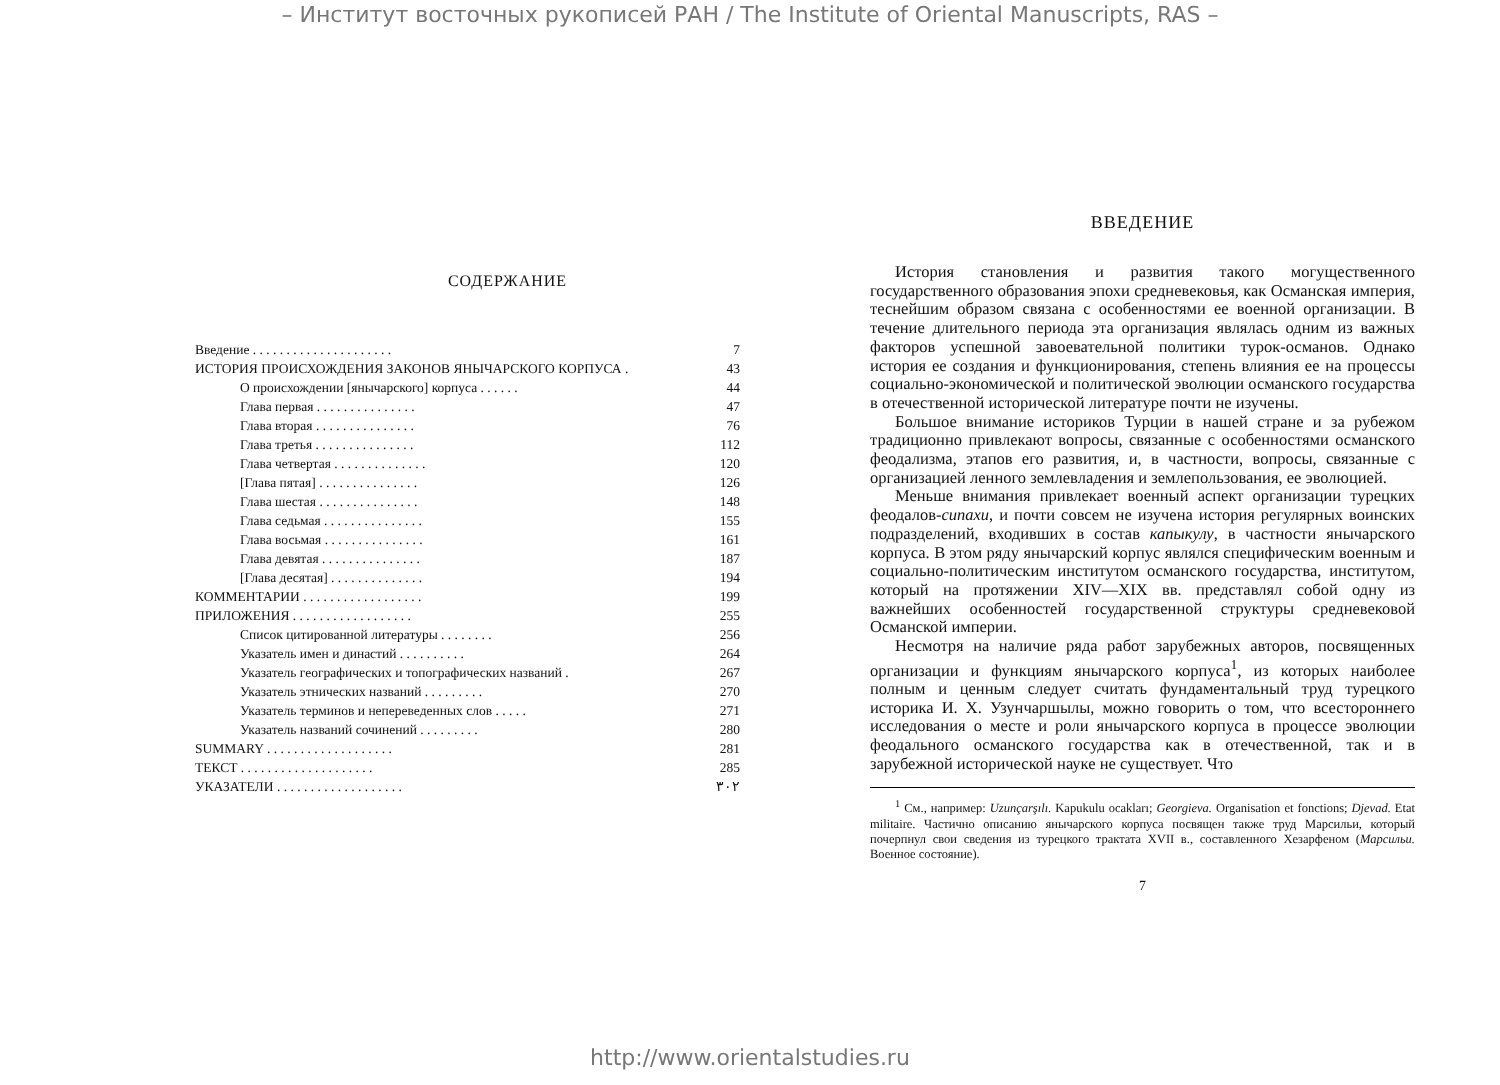– Институт восточных рукописей РАН / The Institute of Oriental Manuscripts, RAS –
СОДЕРЖАНИЕ
| Введение . . . . . . . . . . . . . . . . . . . . . | 7 |
| ИСТОРИЯ ПРОИСХОЖДЕНИЯ ЗАКОНОВ ЯНЫЧАРСКОГО КОРПУСА . | 43 |
| О происхождении [янычарского] корпуса . . . . . . | 44 |
| Глава первая . . . . . . . . . . . . . . . | 47 |
| Глава вторая . . . . . . . . . . . . . . . | 76 |
| Глава третья . . . . . . . . . . . . . . . | 112 |
| Глава четвертая . . . . . . . . . . . . . . | 120 |
| [Глава пятая] . . . . . . . . . . . . . . . | 126 |
| Глава шестая . . . . . . . . . . . . . . . | 148 |
| Глава седьмая . . . . . . . . . . . . . . . | 155 |
| Глава восьмая . . . . . . . . . . . . . . . | 161 |
| Глава девятая . . . . . . . . . . . . . . . | 187 |
| [Глава десятая] . . . . . . . . . . . . . . | 194 |
| КОММЕНТАРИИ . . . . . . . . . . . . . . . . . . | 199 |
| ПРИЛОЖЕНИЯ . . . . . . . . . . . . . . . . . . | 255 |
| Список цитированной литературы . . . . . . . . | 256 |
| Указатель имен и династий . . . . . . . . . . | 264 |
| Указатель географических и топографических названий . | 267 |
| Указатель этнических названий . . . . . . . . . | 270 |
| Указатель терминов и непереведенных слов . . . . . | 271 |
| Указатель названий сочинений . . . . . . . . . | 280 |
| SUMMARY . . . . . . . . . . . . . . . . . . . | 281 |
| ТЕКСТ . . . . . . . . . . . . . . . . . . . . | 285 |
| УКАЗАТЕЛИ . . . . . . . . . . . . . . . . . . . | ٣٠٢ |
ВВЕДЕНИЕ
История становления и развития такого могущественного государственного образования эпохи средневековья, как Османская империя, теснейшим образом связана с особенностями ее военной организации. В течение длительного периода эта организация являлась одним из важных факторов успешной завоевательной политики турок-османов. Однако история ее создания и функционирования, степень влияния ее на процессы социально-экономической и политической эволюции османского государства в отечественной исторической литературе почти не изучены.
Большое внимание историков Турции в нашей стране и за рубежом традиционно привлекают вопросы, связанные с особенностями османского феодализма, этапов его развития, и, в частности, вопросы, связанные с организацией ленного землевладения и землепользования, ее эволюцией.
Меньше внимания привлекает военный аспект организации турецких феодалов-сипахи, и почти совсем не изучена история регулярных воинских подразделений, входивших в состав капыкулу, в частности янычарского корпуса. В этом ряду янычарский корпус являлся специфическим военным и социально-политическим институтом османского государства, институтом, который на протяжении XIV—XIX вв. представлял собой одну из важнейших особенностей государственной структуры средневековой Османской империи.
Несмотря на наличие ряда работ зарубежных авторов, посвященных организации и функциям янычарского корпуса<sup>1</sup>, из которых наиболее полным и ценным следует считать фундаментальный труд турецкого историка И. Х. Узунчаршылы, можно говорить о том, что всестороннего исследования о месте и роли янычарского корпуса в процессе эволюции феодального османского государства как в отечественной, так и в зарубежной исторической науке не существует. Что
<sup>1</sup> См., например: Uzunçarşılı. Kapukulu ocakları; Georgieva. Organisation et fonctions; Djevad. Etat militaire. Частично описанию янычарского корпуса посвящен также труд Марсильи, который почерпнул свои сведения из турецкого трактата XVII в., составленного Хезарфеном (Марсильи. Военное состояние).
7
http://www.orientalstudies.ru